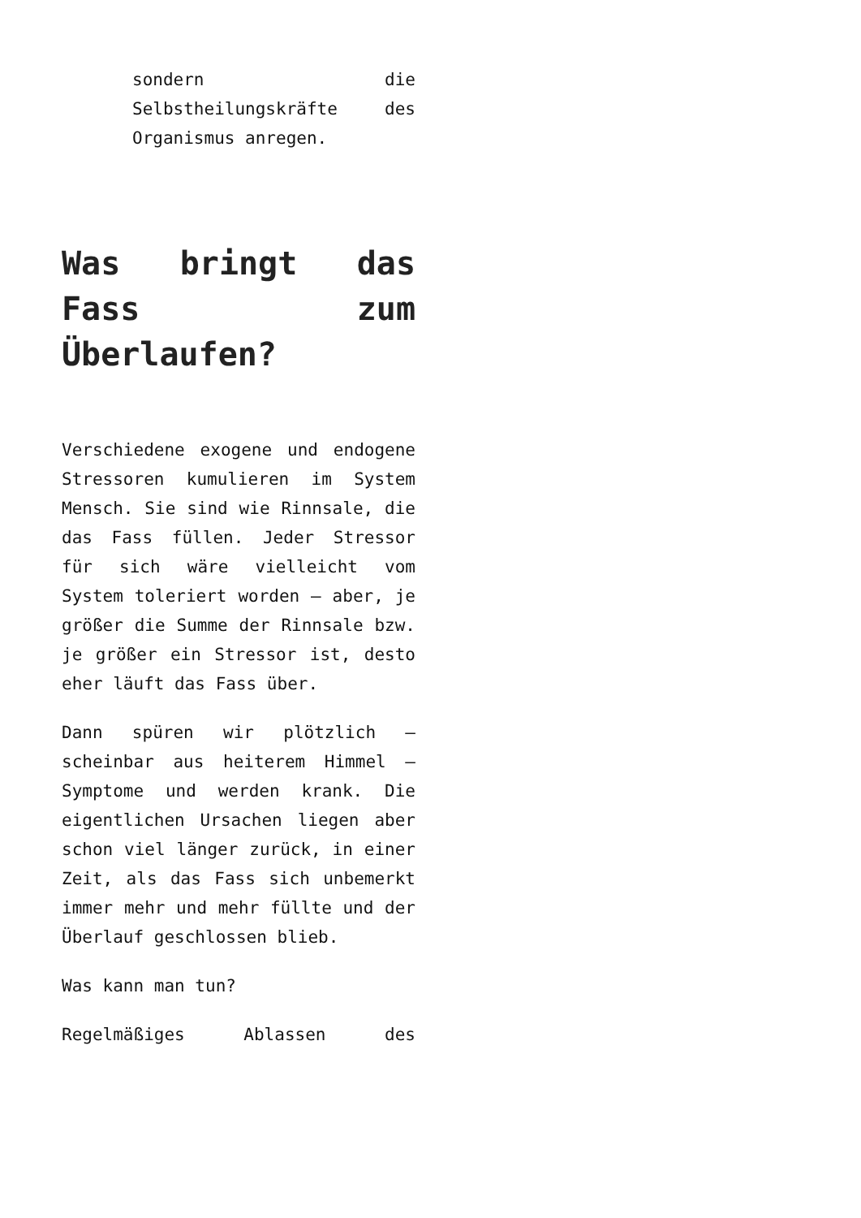sondern die Selbstheilungskräfte des Organismus anregen.
Was bringt das Fass zum Überlaufen?
Verschiedene exogene und endogene Stressoren kumulieren im System Mensch. Sie sind wie Rinnsale, die das Fass füllen. Jeder Stressor für sich wäre vielleicht vom System toleriert worden – aber, je größer die Summe der Rinnsale bzw. je größer ein Stressor ist, desto eher läuft das Fass über.
Dann spüren wir plötzlich – scheinbar aus heiterem Himmel – Symptome und werden krank. Die eigentlichen Ursachen liegen aber schon viel länger zurück, in einer Zeit, als das Fass sich unbemerkt immer mehr und mehr füllte und der Überlauf geschlossen blieb.
Was kann man tun?
Regelmäßiges Ablassen des